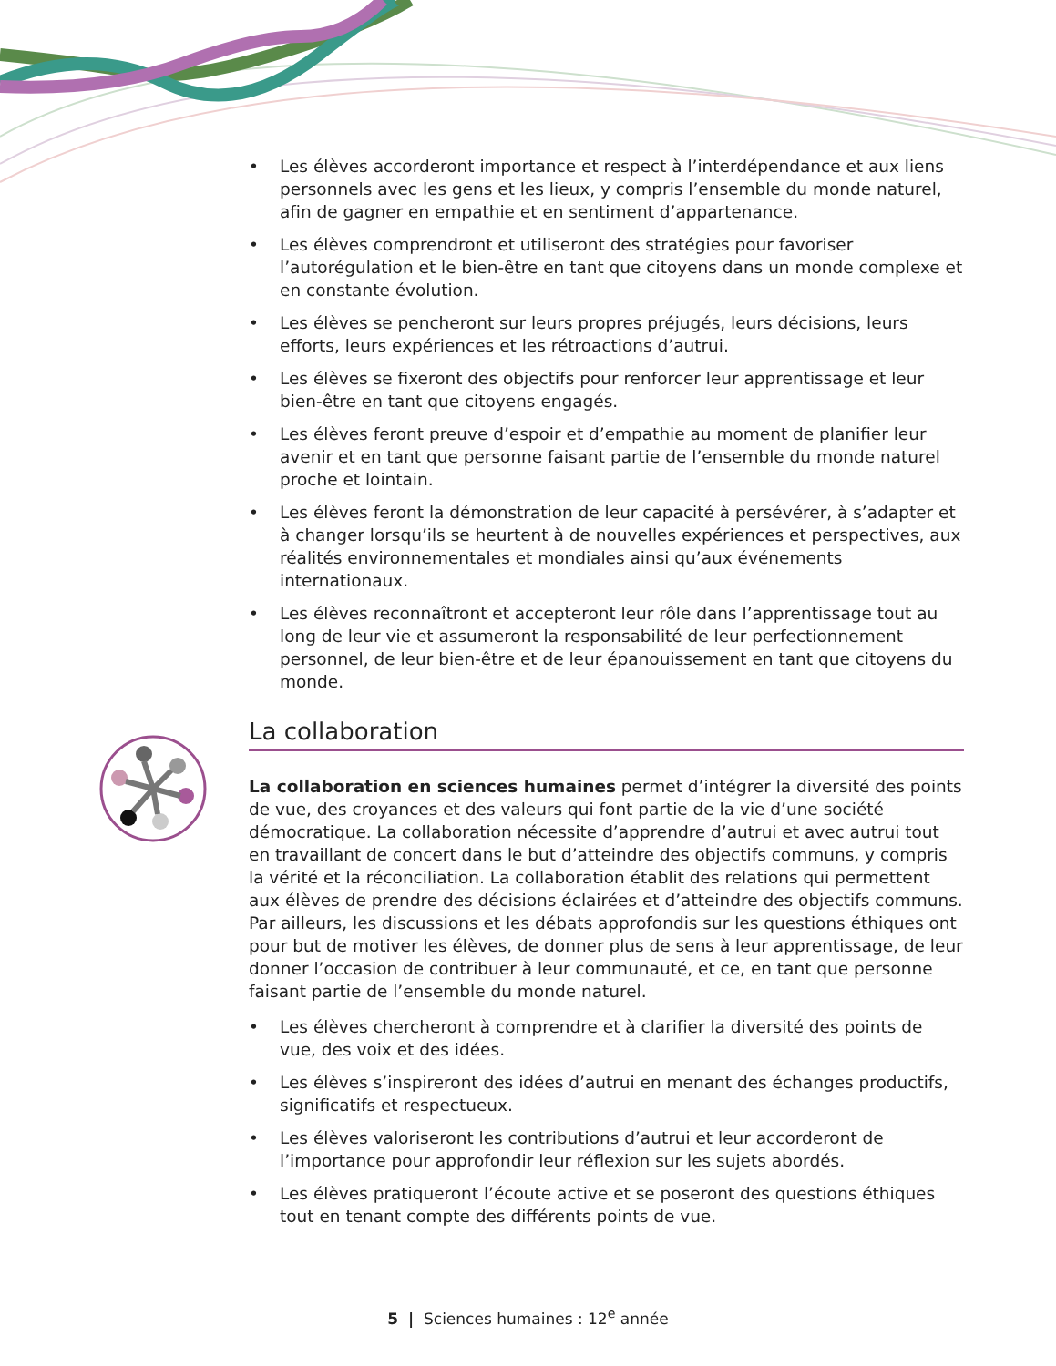• Les élèves accorderont importance et respect à l’interdépendance et aux liens personnels avec les gens et les lieux, y compris l’ensemble du monde naturel, afin de gagner en empathie et en sentiment d’appartenance.
• Les élèves comprendront et utiliseront des stratégies pour favoriser l’autorégulation et le bien-être en tant que citoyens dans un monde complexe et en constante évolution.
• Les élèves se pencheront sur leurs propres préjugés, leurs décisions, leurs efforts, leurs expériences et les rétroactions d’autrui.
• Les élèves se fixeront des objectifs pour renforcer leur apprentissage et leur bien-être en tant que citoyens engagés.
• Les élèves feront preuve d’espoir et d’empathie au moment de planifier leur avenir et en tant que personne faisant partie de l’ensemble du monde naturel proche et lointain.
• Les élèves feront la démonstration de leur capacité à persévérer, à s’adapter et à changer lorsqu’ils se heurtent à de nouvelles expériences et perspectives, aux réalités environnementales et mondiales ainsi qu’aux événements internationaux.
• Les élèves reconnaîtront et accepteront leur rôle dans l’apprentissage tout au long de leur vie et assumeront la responsabilité de leur perfectionnement personnel, de leur bien-être et de leur épanouissement en tant que citoyens du monde.
La collaboration
La collaboration en sciences humaines permet d’intégrer la diversité des points de vue, des croyances et des valeurs qui font partie de la vie d’une société démocratique. La collaboration nécessite d’apprendre d’autrui et avec autrui tout en travaillant de concert dans le but d’atteindre des objectifs communs, y compris la vérité et la réconciliation. La collaboration établit des relations qui permettent aux élèves de prendre des décisions éclairées et d’atteindre des objectifs communs. Par ailleurs, les discussions et les débats approfondis sur les questions éthiques ont pour but de motiver les élèves, de donner plus de sens à leur apprentissage, de leur donner l’occasion de contribuer à leur communauté, et ce, en tant que personne faisant partie de l’ensemble du monde naturel.
• Les élèves chercheront à comprendre et à clarifier la diversité des points de vue, des voix et des idées.
• Les élèves s’inspireront des idées d’autrui en menant des échanges productifs, significatifs et respectueux.
• Les élèves valoriseront les contributions d’autrui et leur accorderont de l’importance pour approfondir leur réflexion sur les sujets abordés.
• Les élèves pratiqueront l’écoute active et se poseront des questions éthiques tout en tenant compte des différents points de vue.
5 | Sciences humaines : 12<sup>e</sup> année